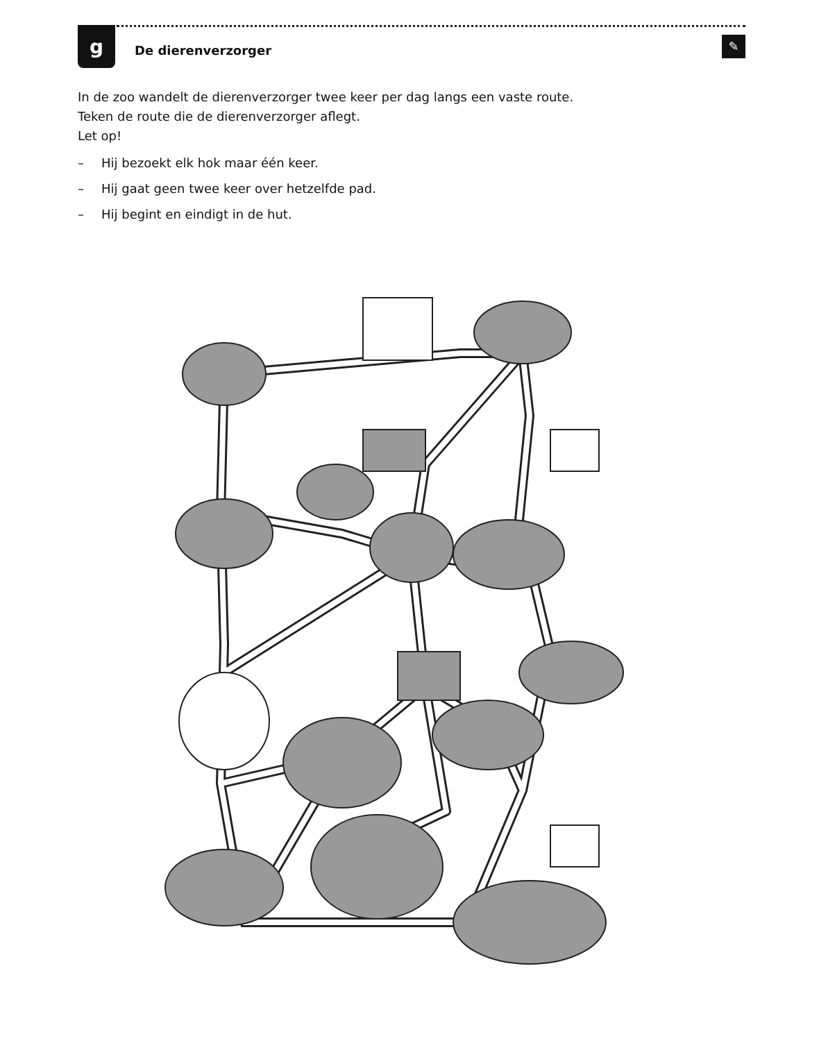g
De dierenverzorger
✎
In de zoo wandelt de dierenverzorger twee keer per dag langs een vaste route.
Teken de route die de dierenverzorger aflegt.
Let op!
– Hij bezoekt elk hok maar één keer.
– Hij gaat geen twee keer over hetzelfde pad.
– Hij begint en eindigt in de hut.